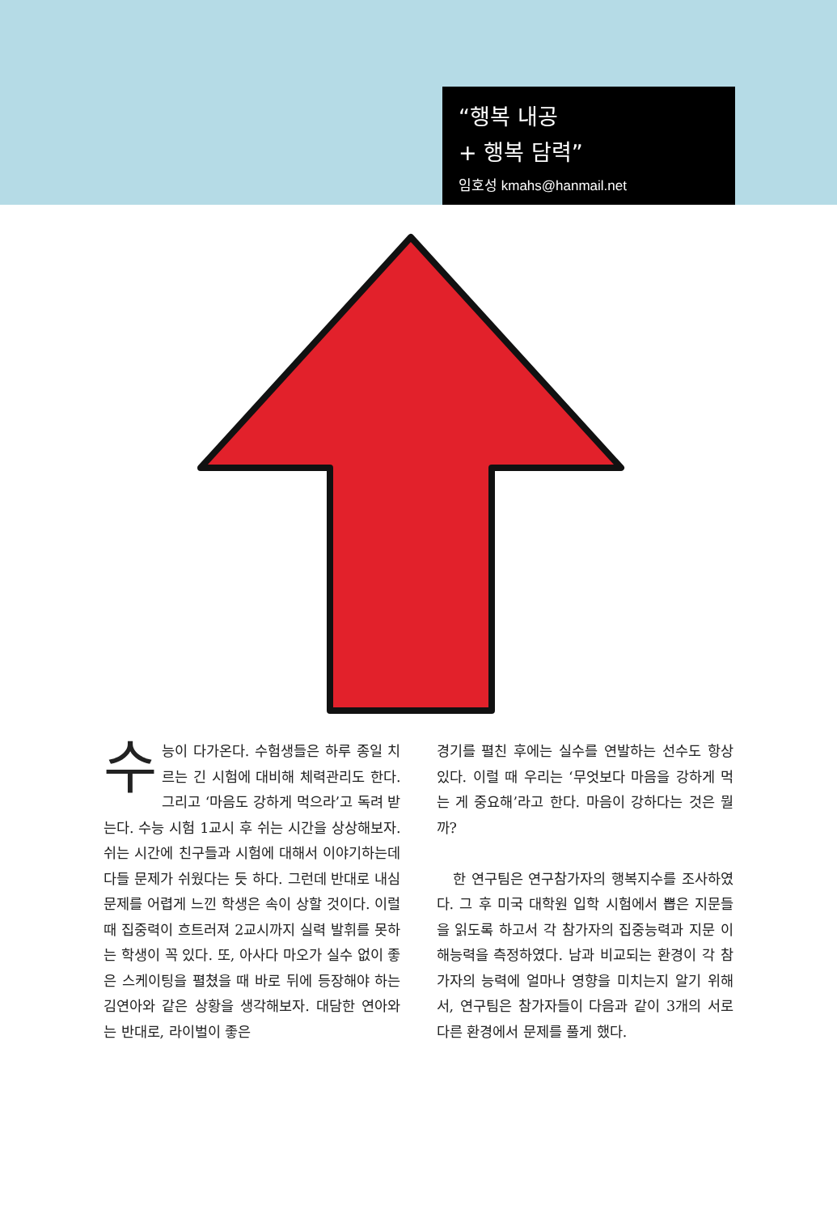“행복 내공
+ 행복 담력”
임호성 kmahs@hanmail.net
수능이 다가온다. 수험생들은 하루 종일 치르는 긴 시험에 대비해 체력관리도 한다. 그리고 ‘마음도 강하게 먹으라’고 독려 받는다. 수능 시험 1교시 후 쉬는 시간을 상상해보자. 쉬는 시간에 친구들과 시험에 대해서 이야기하는데 다들 문제가 쉬웠다는 듯 하다. 그런데 반대로 내심 문제를 어렵게 느낀 학생은 속이 상할 것이다. 이럴 때 집중력이 흐트러져 2교시까지 실력 발휘를 못하는 학생이 꼭 있다. 또, 아사다 마오가 실수 없이 좋은 스케이팅을 펼쳤을 때 바로 뒤에 등장해야 하는 김연아와 같은 상황을 생각해보자. 대담한 연아와는 반대로, 라이벌이 좋은
경기를 펼친 후에는 실수를 연발하는 선수도 항상 있다. 이럴 때 우리는 ‘무엇보다 마음을 강하게 먹는 게 중요해’라고 한다. 마음이 강하다는 것은 뭘까?
한 연구팀은 연구참가자의 행복지수를 조사하였다. 그 후 미국 대학원 입학 시험에서 뽑은 지문들을 읽도록 하고서 각 참가자의 집중능력과 지문 이해능력을 측정하였다. 남과 비교되는 환경이 각 참가자의 능력에 얼마나 영향을 미치는지 알기 위해서, 연구팀은 참가자들이 다음과 같이 3개의 서로 다른 환경에서 문제를 풀게 했다.